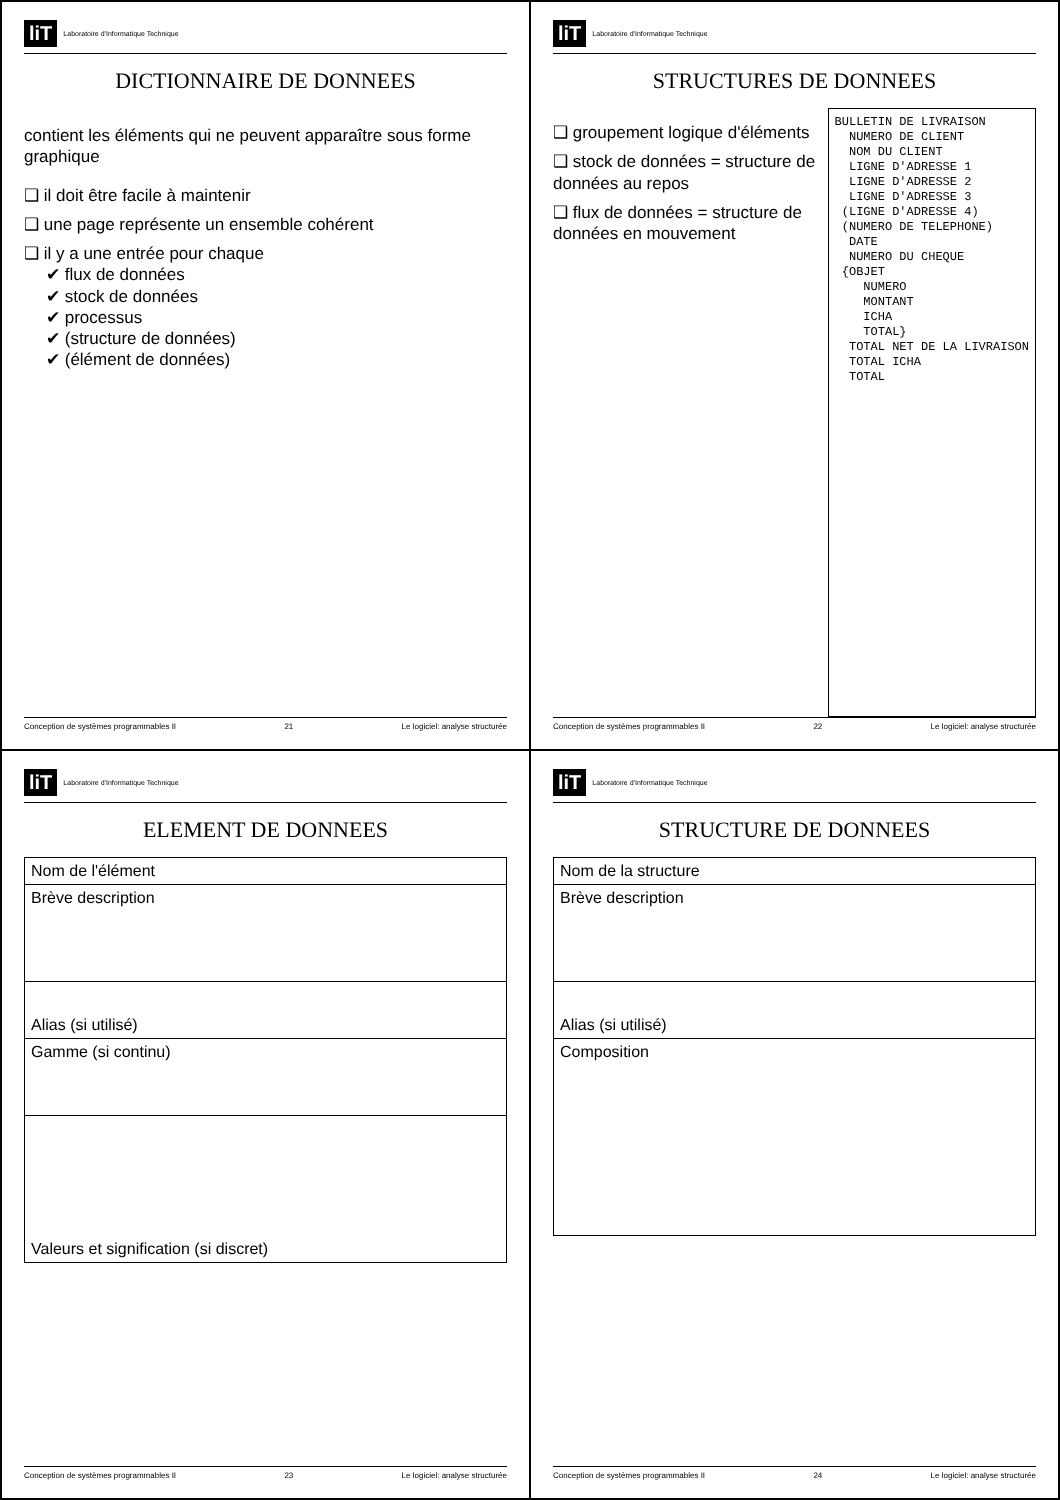liT Laboratoire d'Informatique Technique
DICTIONNAIRE DE DONNEES
contient les éléments qui ne peuvent apparaître sous forme graphique
❑ il doit être facile à maintenir
❑ une page représente un ensemble cohérent
❑ il y a une entrée pour chaque
✔ flux de données
✔ stock de données
✔ processus
✔ (structure de données)
✔ (élément de données)
Conception de systèmes programmables II 21 Le logiciel: analyse structurée
liT Laboratoire d'Informatique Technique
STRUCTURES DE DONNEES
❑ groupement logique d'éléments
❑ stock de données = structure de données au repos
❑ flux de données = structure de données en mouvement
BULLETIN DE LIVRAISON
  NUMERO DE CLIENT
  NOM DU CLIENT
  LIGNE D'ADRESSE 1
  LIGNE D'ADRESSE 2
  LIGNE D'ADRESSE 3
 (LIGNE D'ADRESSE 4)
 (NUMERO DE TELEPHONE)
  DATE
  NUMERO DU CHEQUE
 {OBJET
    NUMERO
    MONTANT
    ICHA
    TOTAL}
  TOTAL NET DE LA LIVRAISON
  TOTAL ICHA
  TOTAL
Conception de systèmes programmables II 22 Le logiciel: analyse structurée
liT Laboratoire d'Informatique Technique
ELEMENT DE DONNEES
| Nom de l'élément |
| Brève description |
| Alias (si utilisé) |
| Gamme (si continu) |
| Valeurs et signification (si discret) |
Conception de systèmes programmables II 23 Le logiciel: analyse structurée
liT Laboratoire d'Informatique Technique
STRUCTURE DE DONNEES
| Nom de la structure |
| Brève description |
| Alias (si utilisé) |
| Composition |
Conception de systèmes programmables II 24 Le logiciel: analyse structurée